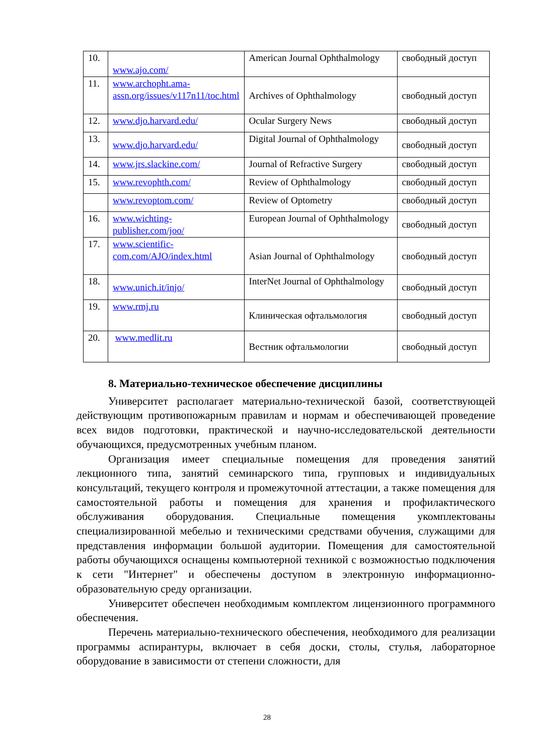| 10. | www.ajo.com/ | American Journal Ophthalmology | свободный доступ |
| 11. | www.archopht.ama-assn.org/issues/v117n11/toc.html | Archives of Ophthalmology | свободный доступ |
| 12. | www.djo.harvard.edu/ | Ocular Surgery News | свободный доступ |
| 13. | www.djo.harvard.edu/ | Digital Journal of Ophthalmology | свободный доступ |
| 14. | www.jrs.slackine.com/ | Journal of Refractive Surgery | свободный доступ |
| 15. | www.revophth.com/ | Review of Ophthalmology | свободный доступ |
| | www.revoptom.com/ | Review of Optometry | свободный доступ |
| 16. | www.wichting-publisher.com/joo/ | European Journal of Ophthalmology | свободный доступ |
| 17. | www.scientific-com.com/AJO/index.html | Asian Journal of Ophthalmology | свободный доступ |
| 18. | www.unich.it/injo/ | InterNet Journal of Ophthalmology | свободный доступ |
| 19. | www.rmj.ru | Клиническая офтальмология | свободный доступ |
| 20. | www.medlit.ru | Вестник офтальмологии | свободный доступ |
8. Материально-техническое обеспечение дисциплины
Университет располагает материально-технической базой, соответствующей действующим противопожарным правилам и нормам и обеспечивающей проведение всех видов подготовки, практической и научно-исследовательской деятельности обучающихся, предусмотренных учебным планом.
Организация имеет специальные помещения для проведения занятий лекционного типа, занятий семинарского типа, групповых и индивидуальных консультаций, текущего контроля и промежуточной аттестации, а также помещения для самостоятельной работы и помещения для хранения и профилактического обслуживания оборудования. Специальные помещения укомплектованы специализированной мебелью и техническими средствами обучения, служащими для представления информации большой аудитории. Помещения для самостоятельной работы обучающихся оснащены компьютерной техникой с возможностью подключения к сети "Интернет" и обеспечены доступом в электронную информационно-образовательную среду организации.
Университет обеспечен необходимым комплектом лицензионного программного обеспечения.
Перечень материально-технического обеспечения, необходимого для реализации программы аспирантуры, включает в себя доски, столы, стулья, лабораторное оборудование в зависимости от степени сложности, для
28